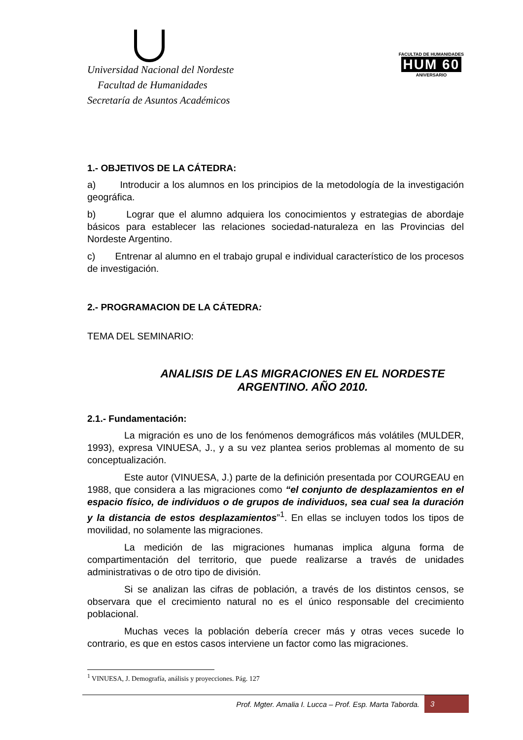Universidad Nacional del Nordeste
Facultad de Humanidades
Secretaría de Asuntos Académicos
FACULTAD DE HUMANIDADES
HUM 60
ANIVERSARIO
1.- OBJETIVOS DE LA CÁTEDRA:
a) Introducir a los alumnos en los principios de la metodología de la investigación geográfica.
b) Lograr que el alumno adquiera los conocimientos y estrategias de abordaje básicos para establecer las relaciones sociedad-naturaleza en las Provincias del Nordeste Argentino.
c) Entrenar al alumno en el trabajo grupal e individual característico de los procesos de investigación.
2.- PROGRAMACION DE LA CÁTEDRA:
TEMA DEL SEMINARIO:
ANALISIS DE LAS MIGRACIONES EN EL NORDESTE ARGENTINO. AÑO 2010.
2.1.- Fundamentación:
La migración es uno de los fenómenos demográficos más volátiles (MULDER, 1993), expresa VINUESA, J., y a su vez plantea serios problemas al momento de su conceptualización.
Este autor (VINUESA, J.) parte de la definición presentada por COURGEAU en 1988, que considera a las migraciones como “el conjunto de desplazamientos en el espacio físico, de individuos o de grupos de individuos, sea cual sea la duración y la distancia de estos desplazamientos”<sup>1</sup>. En ellas se incluyen todos los tipos de movilidad, no solamente las migraciones.
La medición de las migraciones humanas implica alguna forma de compartimentación del territorio, que puede realizarse a través de unidades administrativas o de otro tipo de división.
Si se analizan las cifras de población, a través de los distintos censos, se observara que el crecimiento natural no es el único responsable del crecimiento poblacional.
Muchas veces la población debería crecer más y otras veces sucede lo contrario, es que en estos casos interviene un factor como las migraciones.
<sup>1</sup> VINUESA, J. Demografía, análisis y proyecciones. Pág. 127
Prof. Mgter. Amalia I. Lucca – Prof. Esp. Marta Taborda. 3